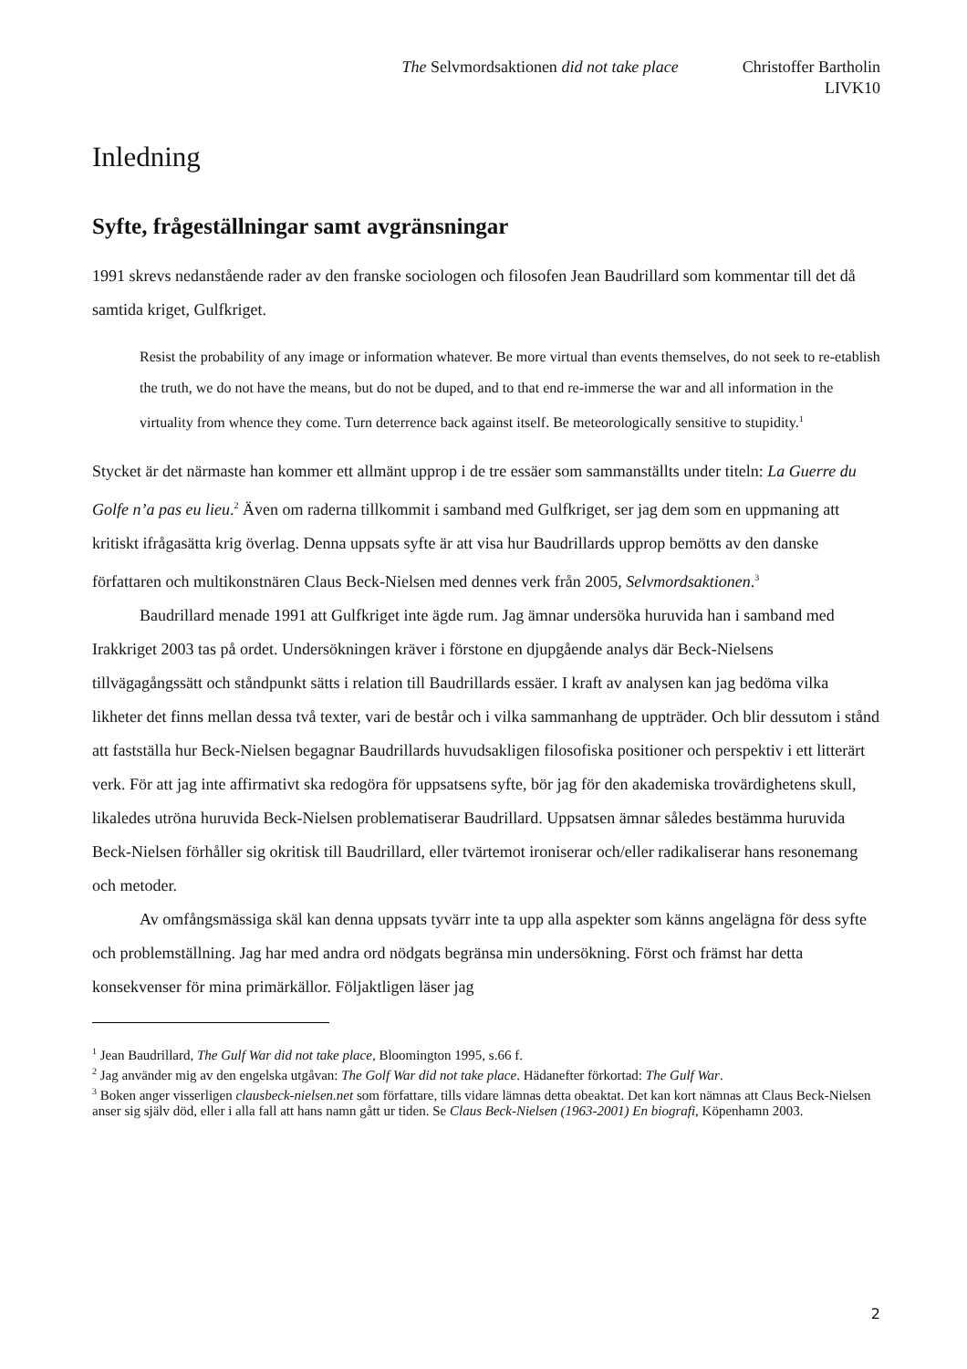The Selvmordsaktionen did not take place
Christoffer Bartholin
LIVK10
Inledning
Syfte, frågeställningar samt avgränsningar
1991 skrevs nedanstående rader av den franske sociologen och filosofen Jean Baudrillard som kommentar till det då samtida kriget, Gulfkriget.
Resist the probability of any image or information whatever. Be more virtual than events themselves, do not seek to re-etablish the truth, we do not have the means, but do not be duped, and to that end re-immerse the war and all information in the virtuality from whence they come. Turn deterrence back against itself. Be meteorologically sensitive to stupidity.<sup>1</sup>
Stycket är det närmaste han kommer ett allmänt upprop i de tre essäer som sammanställts under titeln: La Guerre du Golfe n’a pas eu lieu.<sup>2</sup> Även om raderna tillkommit i samband med Gulfkriget, ser jag dem som en uppmaning att kritiskt ifrågasätta krig överlag. Denna uppsats syfte är att visa hur Baudrillards upprop bemötts av den danske författaren och multikonstnären Claus Beck-Nielsen med dennes verk från 2005, Selvmordsaktionen.<sup>3</sup>
Baudrillard menade 1991 att Gulfkriget inte ägde rum. Jag ämnar undersöka huruvida han i samband med Irakkriget 2003 tas på ordet. Undersökningen kräver i förstone en djupgående analys där Beck-Nielsens tillvägagångssätt och ståndpunkt sätts i relation till Baudrillards essäer. I kraft av analysen kan jag bedöma vilka likheter det finns mellan dessa två texter, vari de består och i vilka sammanhang de uppträder. Och blir dessutom i stånd att fastställa hur Beck-Nielsen begagnar Baudrillards huvudsakligen filosofiska positioner och perspektiv i ett litterärt verk. För att jag inte affirmativt ska redogöra för uppsatsens syfte, bör jag för den akademiska trovärdighetens skull, likaledes utröna huruvida Beck-Nielsen problematiserar Baudrillard. Uppsatsen ämnar således bestämma huruvida Beck-Nielsen förhåller sig okritisk till Baudrillard, eller tvärtemot ironiserar och/eller radikaliserar hans resonemang och metoder.
Av omfångsmässiga skäl kan denna uppsats tyvärr inte ta upp alla aspekter som känns angelägna för dess syfte och problemställning. Jag har med andra ord nödgats begränsa min undersökning. Först och främst har detta konsekvenser för mina primärkällor. Följaktligen läser jag
<sup>1</sup> Jean Baudrillard, The Gulf War did not take place, Bloomington 1995, s.66 f.
<sup>2</sup> Jag använder mig av den engelska utgåvan: The Golf War did not take place. Hädanefter förkortad: The Gulf War.
<sup>3</sup> Boken anger visserligen clausbeck-nielsen.net som författare, tills vidare lämnas detta obeaktat. Det kan kort nämnas att Claus Beck-Nielsen anser sig själv död, eller i alla fall att hans namn gått ur tiden. Se Claus Beck-Nielsen (1963-2001) En biografi, Köpenhamn 2003.
2